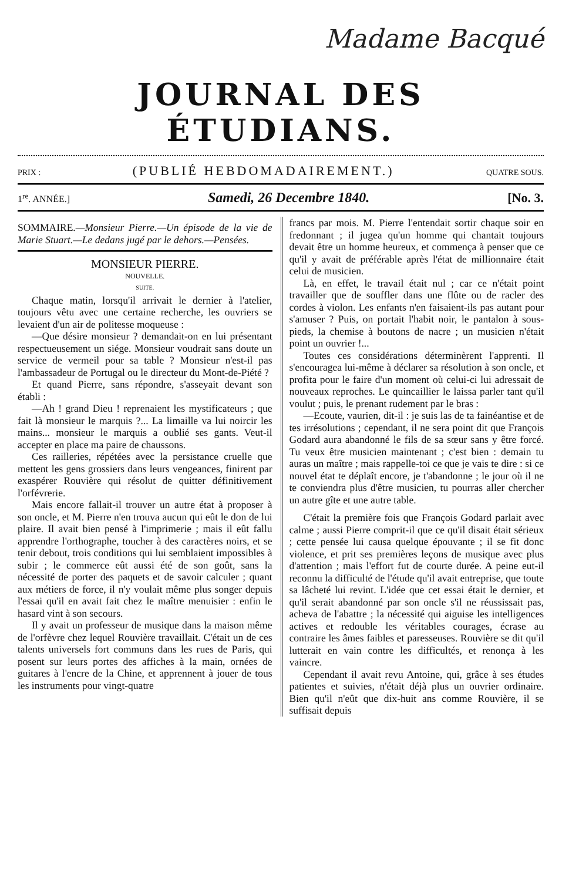Madame Bacqué
JOURNAL DES ÉTUDIANS.
PRIX : (PUBLIÉ HEBDOMADAIREMENT.) QUATRE SOUS.
1<sup>re</sup>. ANNÉE.] Samedi, 26 Decembre 1840. [No. 3.
SOMMAIRE.—Monsieur Pierre.—Un épisode de la vie de Marie Stuart.—Le dedans jugé par le dehors.—Pensées.
MONSIEUR PIERRE.
NOUVELLE.
SUITE.
Chaque matin, lorsqu'il arrivait le dernier à l'atelier, toujours vêtu avec une certaine recherche, les ouvriers se levaient d'un air de politesse moqueuse :
—Que désire monsieur ? demandait-on en lui présentant respectueusement un siége. Monsieur voudrait sans doute un service de vermeil pour sa table ? Monsieur n'est-il pas l'ambassadeur de Portugal ou le directeur du Mont-de-Piété ?
Et quand Pierre, sans répondre, s'asseyait devant son établi :
—Ah ! grand Dieu ! reprenaient les mystificateurs ; que fait là monsieur le marquis ?... La limaille va lui noircir les mains... monsieur le marquis a oublié ses gants. Veut-il accepter en place ma paire de chaussons.
Ces railleries, répétées avec la persistance cruelle que mettent les gens grossiers dans leurs vengeances, finirent par exaspérer Rouvière qui résolut de quitter définitivement l'orfévrerie.
Mais encore fallait-il trouver un autre état à proposer à son oncle, et M. Pierre n'en trouva aucun qui eût le don de lui plaire. Il avait bien pensé à l'imprimerie ; mais il eût fallu apprendre l'orthographe, toucher à des caractères noirs, et se tenir debout, trois conditions qui lui semblaient impossibles à subir ; le commerce eût aussi été de son goût, sans la nécessité de porter des paquets et de savoir calculer ; quant aux métiers de force, il n'y voulait même plus songer depuis l'essai qu'il en avait fait chez le maître menuisier : enfin le hasard vint à son secours.
Il y avait un professeur de musique dans la maison même de l'orfèvre chez lequel Rouvière travaillait. C'était un de ces talents universels fort communs dans les rues de Paris, qui posent sur leurs portes des affiches à la main, ornées de guitares à l'encre de la Chine, et apprennent à jouer de tous les instruments pour vingt-quatre
francs par mois. M. Pierre l'entendait sortir chaque soir en fredonnant ; il jugea qu'un homme qui chantait toujours devait être un homme heureux, et commença à penser que ce qu'il y avait de préférable après l'état de millionnaire était celui de musicien.
Là, en effet, le travail était nul ; car ce n'était point travailler que de souffler dans une flûte ou de racler des cordes à violon. Les enfants n'en faisaient-ils pas autant pour s'amuser ? Puis, on portait l'habit noir, le pantalon à sous-pieds, la chemise à boutons de nacre ; un musicien n'était point un ouvrier !...
Toutes ces considérations déterminèrent l'apprenti. Il s'encouragea lui-même à déclarer sa résolution à son oncle, et profita pour le faire d'un moment où celui-ci lui adressait de nouveaux reproches. Le quincaillier le laissa parler tant qu'il voulut ; puis, le prenant rudement par le bras :
—Ecoute, vaurien, dit-il : je suis las de ta fainéantise et de tes irrésolutions ; cependant, il ne sera point dit que François Godard aura abandonné le fils de sa sœur sans y être forcé. Tu veux être musicien maintenant ; c'est bien : demain tu auras un maître ; mais rappelle-toi ce que je vais te dire : si ce nouvel état te déplaît encore, je t'abandonne ; le jour où il ne te conviendra plus d'être musicien, tu pourras aller chercher un autre gîte et une autre table.
C'était la première fois que François Godard parlait avec calme ; aussi Pierre comprit-il que ce qu'il disait était sérieux ; cette pensée lui causa quelque épouvante ; il se fit donc violence, et prit ses premières leçons de musique avec plus d'attention ; mais l'effort fut de courte durée. A peine eut-il reconnu la difficulté de l'étude qu'il avait entreprise, que toute sa lâcheté lui revint. L'idée que cet essai était le dernier, et qu'il serait abandonné par son oncle s'il ne réussissait pas, acheva de l'abattre ; la nécessité qui aiguise les intelligences actives et redouble les véritables courages, écrase au contraire les âmes faibles et paresseuses. Rouvière se dit qu'il lutterait en vain contre les difficultés, et renonça à les vaincre.
Cependant il avait revu Antoine, qui, grâce à ses études patientes et suivies, n'était déjà plus un ouvrier ordinaire. Bien qu'il n'eût que dix-huit ans comme Rouvière, il se suffisait depuis